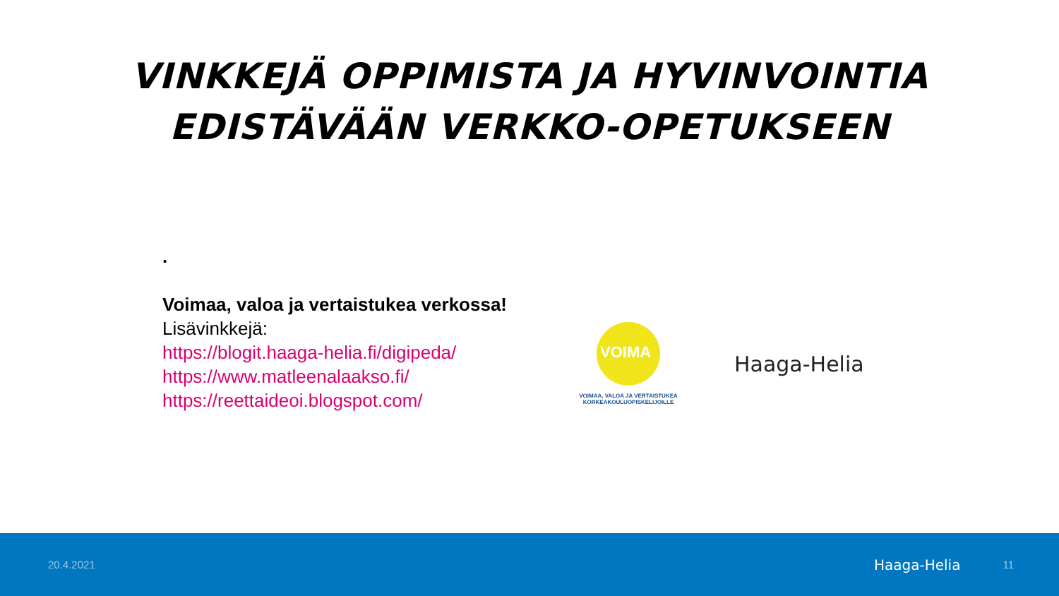VINKKEJÄ OPPIMISTA JA HYVINVOINTIA
EDISTÄVÄÄN VERKKO-OPETUKSEEN
.
Voimaa, valoa ja vertaistukea verkossa!
Lisävinkkejä:
https://blogit.haaga-helia.fi/digipeda/
https://www.matleenalaakso.fi/
https://reettaideoi.blogspot.com/
VOIMA
VOIMAA, VALOA JA VERTAISTUKEA
KORKEAKOULUOPISKELIJOILLE
Haaga-Helia
20.4.2021 Haaga-Helia 11